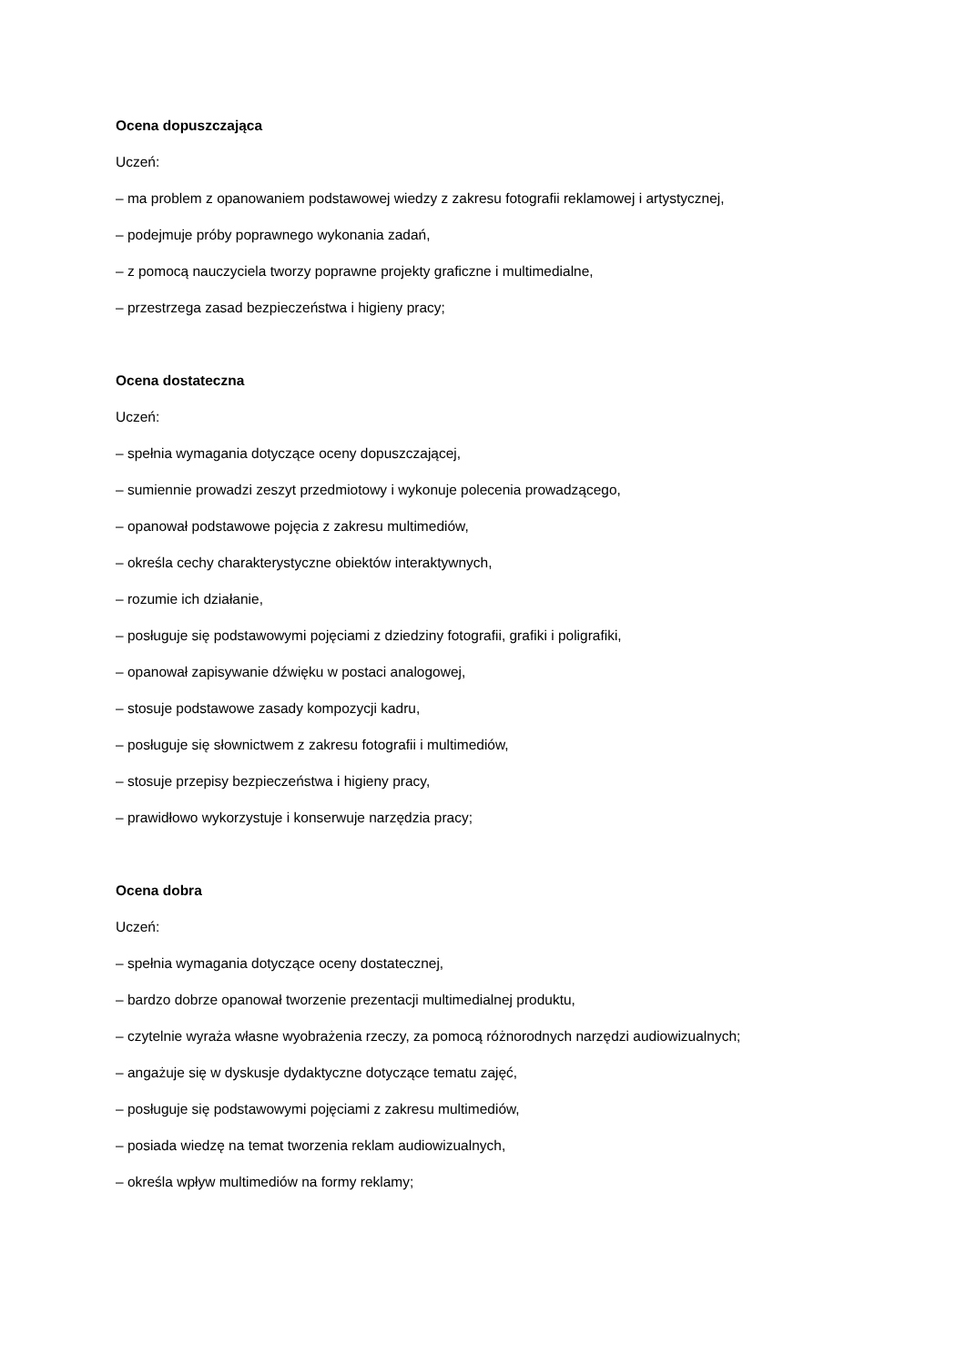Ocena dopuszczająca
Uczeń:
– ma problem z opanowaniem podstawowej wiedzy z zakresu fotografii reklamowej i artystycznej,
– podejmuje próby poprawnego wykonania zadań,
– z pomocą nauczyciela tworzy poprawne projekty graficzne i multimedialne,
– przestrzega zasad bezpieczeństwa i higieny pracy;
Ocena dostateczna
Uczeń:
– spełnia wymagania dotyczące oceny dopuszczającej,
– sumiennie prowadzi zeszyt przedmiotowy i wykonuje polecenia prowadzącego,
– opanował podstawowe pojęcia z zakresu multimediów,
– określa cechy charakterystyczne obiektów interaktywnych,
– rozumie ich działanie,
– posługuje się podstawowymi pojęciami z dziedziny fotografii, grafiki i poligrafiki,
– opanował zapisywanie dźwięku w postaci analogowej,
– stosuje podstawowe zasady kompozycji kadru,
– posługuje się słownictwem z zakresu fotografii i multimediów,
– stosuje przepisy bezpieczeństwa i higieny pracy,
– prawidłowo wykorzystuje i konserwuje narzędzia pracy;
Ocena dobra
Uczeń:
– spełnia wymagania dotyczące oceny dostatecznej,
– bardzo dobrze opanował tworzenie prezentacji multimedialnej produktu,
– czytelnie wyraża własne wyobrażenia rzeczy, za pomocą różnorodnych narzędzi audiowizualnych;
– angażuje się w dyskusje dydaktyczne dotyczące tematu zajęć,
– posługuje się podstawowymi pojęciami z zakresu multimediów,
– posiada wiedzę na temat tworzenia reklam audiowizualnych,
– określa wpływ multimediów na formy reklamy;